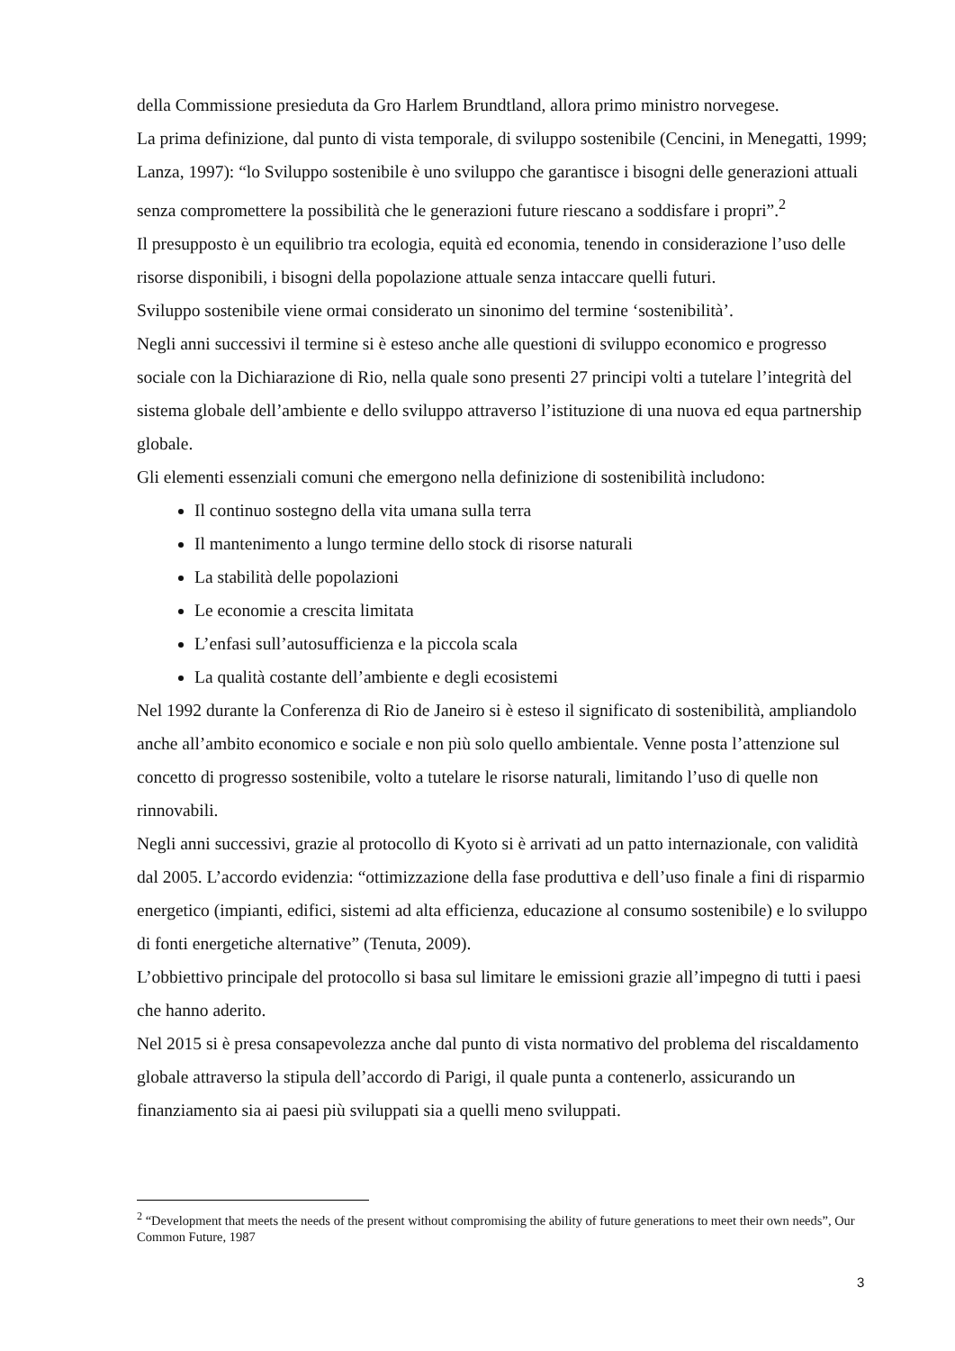della Commissione presieduta da Gro Harlem Brundtland, allora primo ministro norvegese.
La prima definizione, dal punto di vista temporale, di sviluppo sostenibile (Cencini, in Menegatti, 1999; Lanza, 1997): “lo Sviluppo sostenibile è uno sviluppo che garantisce i bisogni delle generazioni attuali senza compromettere la possibilità che le generazioni future riescano a soddisfare i propri”.<sup>2</sup>
Il presupposto è un equilibrio tra ecologia, equità ed economia, tenendo in considerazione l’uso delle risorse disponibili, i bisogni della popolazione attuale senza intaccare quelli futuri.
Sviluppo sostenibile viene ormai considerato un sinonimo del termine ‘sostenibilità’.
Negli anni successivi il termine si è esteso anche alle questioni di sviluppo economico e progresso sociale con la Dichiarazione di Rio, nella quale sono presenti 27 principi volti a tutelare l’integrità del sistema globale dell’ambiente e dello sviluppo attraverso l’istituzione di una nuova ed equa partnership globale.
Gli elementi essenziali comuni che emergono nella definizione di sostenibilità includono:
Il continuo sostegno della vita umana sulla terra
Il mantenimento a lungo termine dello stock di risorse naturali
La stabilità delle popolazioni
Le economie a crescita limitata
L’enfasi sull’autosufficienza e la piccola scala
La qualità costante dell’ambiente e degli ecosistemi
Nel 1992 durante la Conferenza di Rio de Janeiro si è esteso il significato di sostenibilità, ampliandolo anche all’ambito economico e sociale e non più solo quello ambientale. Venne posta l’attenzione sul concetto di progresso sostenibile, volto a tutelare le risorse naturali, limitando l’uso di quelle non rinnovabili.
Negli anni successivi, grazie al protocollo di Kyoto si è arrivati ad un patto internazionale, con validità dal 2005. L’accordo evidenzia: “ottimizzazione della fase produttiva e dell’uso finale a fini di risparmio energetico (impianti, edifici, sistemi ad alta efficienza, educazione al consumo sostenibile) e lo sviluppo di fonti energetiche alternative” (Tenuta, 2009).
L’obbiettivo principale del protocollo si basa sul limitare le emissioni grazie all’impegno di tutti i paesi che hanno aderito.
Nel 2015 si è presa consapevolezza anche dal punto di vista normativo del problema del riscaldamento globale attraverso la stipula dell’accordo di Parigi, il quale punta a contenerlo, assicurando un finanziamento sia ai paesi più sviluppati sia a quelli meno sviluppati.
<sup>2</sup> “Development that meets the needs of the present without compromising the ability of future generations to meet their own needs”, Our Common Future, 1987
3